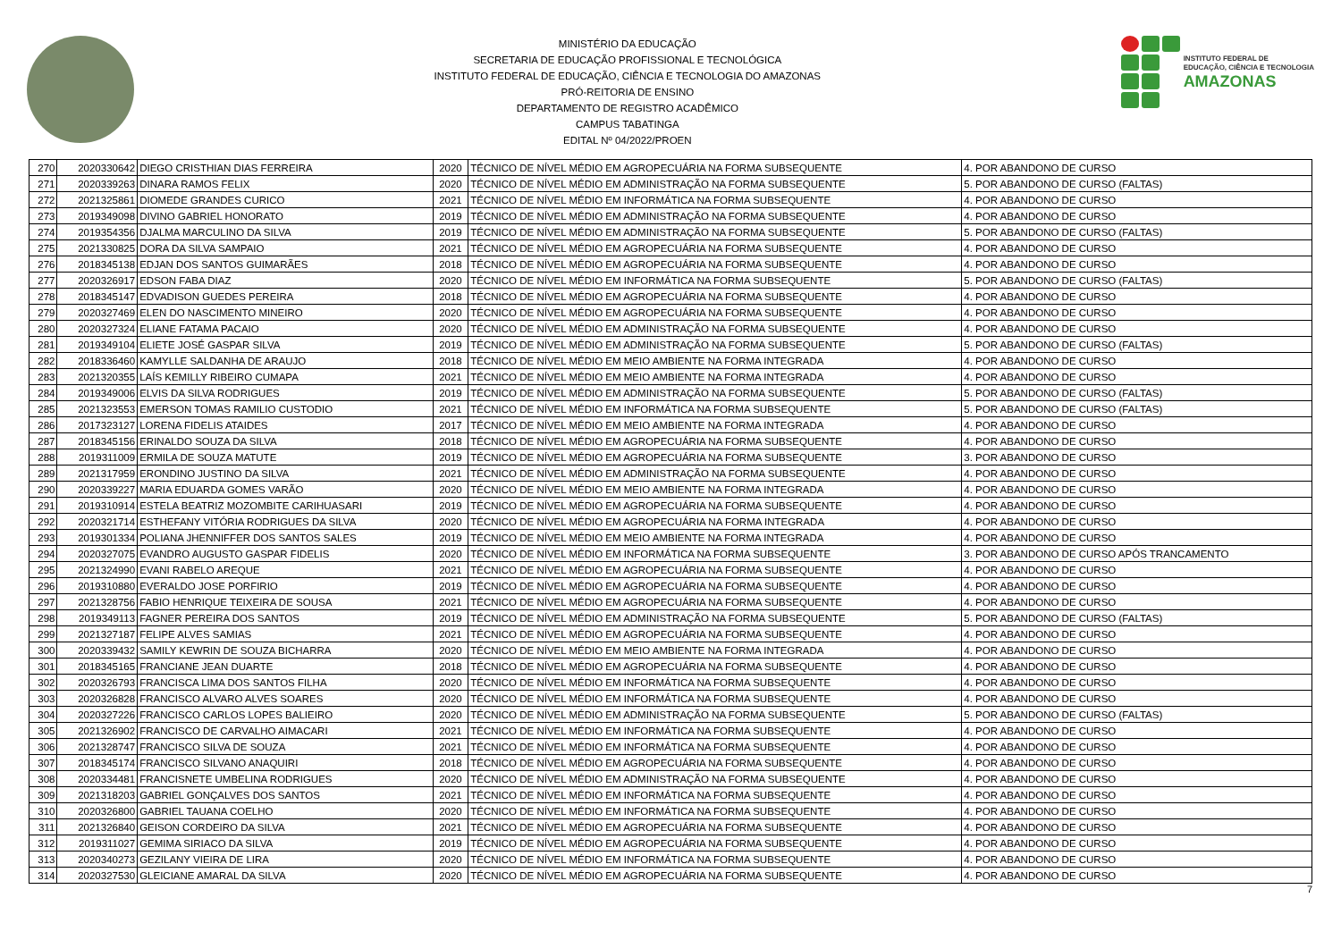MINISTÉRIO DA EDUCAÇÃO
SECRETARIA DE EDUCAÇÃO PROFISSIONAL E TECNOLÓGICA
INSTITUTO FEDERAL DE EDUCAÇÃO, CIÊNCIA E TECNOLOGIA DO AMAZONAS
PRÓ-REITORIA DE ENSINO
DEPARTAMENTO DE REGISTRO ACADÊMICO
CAMPUS TABATINGA
EDITAL Nº 04/2022/PROEN
INSTITUTO FEDERAL DE
EDUCAÇÃO, CIÊNCIA E TECNOLOGIA
AMAZONAS
| 270 | 2020330642 | DIEGO CRISTHIAN DIAS FERREIRA | 2020 | TÉCNICO DE NÍVEL MÉDIO EM AGROPECUÁRIA NA FORMA SUBSEQUENTE | 4. POR ABANDONO DE CURSO |
| 271 | 2020339263 | DINARA RAMOS FELIX | 2020 | TÉCNICO DE NÍVEL MÉDIO EM ADMINISTRAÇÃO NA FORMA SUBSEQUENTE | 5. POR ABANDONO DE CURSO (FALTAS) |
| 272 | 2021325861 | DIOMEDE GRANDES CURICO | 2021 | TÉCNICO DE NÍVEL MÉDIO EM INFORMÁTICA NA FORMA SUBSEQUENTE | 4. POR ABANDONO DE CURSO |
| 273 | 2019349098 | DIVINO GABRIEL HONORATO | 2019 | TÉCNICO DE NÍVEL MÉDIO EM ADMINISTRAÇÃO NA FORMA SUBSEQUENTE | 4. POR ABANDONO DE CURSO |
| 274 | 2019354356 | DJALMA MARCULINO DA SILVA | 2019 | TÉCNICO DE NÍVEL MÉDIO EM ADMINISTRAÇÃO NA FORMA SUBSEQUENTE | 5. POR ABANDONO DE CURSO (FALTAS) |
| 275 | 2021330825 | DORA DA SILVA SAMPAIO | 2021 | TÉCNICO DE NÍVEL MÉDIO EM AGROPECUÁRIA NA FORMA SUBSEQUENTE | 4. POR ABANDONO DE CURSO |
| 276 | 2018345138 | EDJAN DOS SANTOS GUIMARÃES | 2018 | TÉCNICO DE NÍVEL MÉDIO EM AGROPECUÁRIA NA FORMA SUBSEQUENTE | 4. POR ABANDONO DE CURSO |
| 277 | 2020326917 | EDSON FABA DIAZ | 2020 | TÉCNICO DE NÍVEL MÉDIO EM INFORMÁTICA NA FORMA SUBSEQUENTE | 5. POR ABANDONO DE CURSO (FALTAS) |
| 278 | 2018345147 | EDVADISON GUEDES PEREIRA | 2018 | TÉCNICO DE NÍVEL MÉDIO EM AGROPECUÁRIA NA FORMA SUBSEQUENTE | 4. POR ABANDONO DE CURSO |
| 279 | 2020327469 | ELEN DO NASCIMENTO MINEIRO | 2020 | TÉCNICO DE NÍVEL MÉDIO EM AGROPECUÁRIA NA FORMA SUBSEQUENTE | 4. POR ABANDONO DE CURSO |
| 280 | 2020327324 | ELIANE FATAMA PACAIO | 2020 | TÉCNICO DE NÍVEL MÉDIO EM ADMINISTRAÇÃO NA FORMA SUBSEQUENTE | 4. POR ABANDONO DE CURSO |
| 281 | 2019349104 | ELIETE JOSÉ GASPAR SILVA | 2019 | TÉCNICO DE NÍVEL MÉDIO EM ADMINISTRAÇÃO NA FORMA SUBSEQUENTE | 5. POR ABANDONO DE CURSO (FALTAS) |
| 282 | 2018336460 | KAMYLLE SALDANHA DE ARAUJO | 2018 | TÉCNICO DE NÍVEL MÉDIO EM MEIO AMBIENTE NA FORMA INTEGRADA | 4. POR ABANDONO DE CURSO |
| 283 | 2021320355 | LAÍS KEMILLY RIBEIRO CUMAPA | 2021 | TÉCNICO DE NÍVEL MÉDIO EM MEIO AMBIENTE NA FORMA INTEGRADA | 4. POR ABANDONO DE CURSO |
| 284 | 2019349006 | ELVIS DA SILVA RODRIGUES | 2019 | TÉCNICO DE NÍVEL MÉDIO EM ADMINISTRAÇÃO NA FORMA SUBSEQUENTE | 5. POR ABANDONO DE CURSO (FALTAS) |
| 285 | 2021323553 | EMERSON TOMAS RAMILIO CUSTODIO | 2021 | TÉCNICO DE NÍVEL MÉDIO EM INFORMÁTICA NA FORMA SUBSEQUENTE | 5. POR ABANDONO DE CURSO (FALTAS) |
| 286 | 2017323127 | LORENA FIDELIS ATAIDES | 2017 | TÉCNICO DE NÍVEL MÉDIO EM MEIO AMBIENTE NA FORMA INTEGRADA | 4. POR ABANDONO DE CURSO |
| 287 | 2018345156 | ERINALDO SOUZA DA SILVA | 2018 | TÉCNICO DE NÍVEL MÉDIO EM AGROPECUÁRIA NA FORMA SUBSEQUENTE | 4. POR ABANDONO DE CURSO |
| 288 | 2019311009 | ERMILA DE SOUZA MATUTE | 2019 | TÉCNICO DE NÍVEL MÉDIO EM AGROPECUÁRIA NA FORMA SUBSEQUENTE | 3. POR ABANDONO DE CURSO |
| 289 | 2021317959 | ERONDINO JUSTINO DA SILVA | 2021 | TÉCNICO DE NÍVEL MÉDIO EM ADMINISTRAÇÃO NA FORMA SUBSEQUENTE | 4. POR ABANDONO DE CURSO |
| 290 | 2020339227 | MARIA EDUARDA GOMES VARÃO | 2020 | TÉCNICO DE NÍVEL MÉDIO EM MEIO AMBIENTE NA FORMA INTEGRADA | 4. POR ABANDONO DE CURSO |
| 291 | 2019310914 | ESTELA BEATRIZ MOZOMBITE CARIHUASARI | 2019 | TÉCNICO DE NÍVEL MÉDIO EM AGROPECUÁRIA NA FORMA SUBSEQUENTE | 4. POR ABANDONO DE CURSO |
| 292 | 2020321714 | ESTHEFANY VITÓRIA RODRIGUES DA SILVA | 2020 | TÉCNICO DE NÍVEL MÉDIO EM AGROPECUÁRIA NA FORMA INTEGRADA | 4. POR ABANDONO DE CURSO |
| 293 | 2019301334 | POLIANA JHENNIFFER DOS SANTOS SALES | 2019 | TÉCNICO DE NÍVEL MÉDIO EM MEIO AMBIENTE NA FORMA INTEGRADA | 4. POR ABANDONO DE CURSO |
| 294 | 2020327075 | EVANDRO AUGUSTO GASPAR FIDELIS | 2020 | TÉCNICO DE NÍVEL MÉDIO EM INFORMÁTICA NA FORMA SUBSEQUENTE | 3. POR ABANDONO DE CURSO APÓS TRANCAMENTO |
| 295 | 2021324990 | EVANI RABELO AREQUE | 2021 | TÉCNICO DE NÍVEL MÉDIO EM AGROPECUÁRIA NA FORMA SUBSEQUENTE | 4. POR ABANDONO DE CURSO |
| 296 | 2019310880 | EVERALDO JOSE PORFIRIO | 2019 | TÉCNICO DE NÍVEL MÉDIO EM AGROPECUÁRIA NA FORMA SUBSEQUENTE | 4. POR ABANDONO DE CURSO |
| 297 | 2021328756 | FABIO HENRIQUE TEIXEIRA DE SOUSA | 2021 | TÉCNICO DE NÍVEL MÉDIO EM AGROPECUÁRIA NA FORMA SUBSEQUENTE | 4. POR ABANDONO DE CURSO |
| 298 | 2019349113 | FAGNER PEREIRA DOS SANTOS | 2019 | TÉCNICO DE NÍVEL MÉDIO EM ADMINISTRAÇÃO NA FORMA SUBSEQUENTE | 5. POR ABANDONO DE CURSO (FALTAS) |
| 299 | 2021327187 | FELIPE ALVES SAMIAS | 2021 | TÉCNICO DE NÍVEL MÉDIO EM AGROPECUÁRIA NA FORMA SUBSEQUENTE | 4. POR ABANDONO DE CURSO |
| 300 | 2020339432 | SAMILY KEWRIN DE SOUZA BICHARRA | 2020 | TÉCNICO DE NÍVEL MÉDIO EM MEIO AMBIENTE NA FORMA INTEGRADA | 4. POR ABANDONO DE CURSO |
| 301 | 2018345165 | FRANCIANE JEAN DUARTE | 2018 | TÉCNICO DE NÍVEL MÉDIO EM AGROPECUÁRIA NA FORMA SUBSEQUENTE | 4. POR ABANDONO DE CURSO |
| 302 | 2020326793 | FRANCISCA LIMA DOS SANTOS FILHA | 2020 | TÉCNICO DE NÍVEL MÉDIO EM INFORMÁTICA NA FORMA SUBSEQUENTE | 4. POR ABANDONO DE CURSO |
| 303 | 2020326828 | FRANCISCO ALVARO ALVES SOARES | 2020 | TÉCNICO DE NÍVEL MÉDIO EM INFORMÁTICA NA FORMA SUBSEQUENTE | 4. POR ABANDONO DE CURSO |
| 304 | 2020327226 | FRANCISCO CARLOS LOPES BALIEIRO | 2020 | TÉCNICO DE NÍVEL MÉDIO EM ADMINISTRAÇÃO NA FORMA SUBSEQUENTE | 5. POR ABANDONO DE CURSO (FALTAS) |
| 305 | 2021326902 | FRANCISCO DE CARVALHO AIMACARI | 2021 | TÉCNICO DE NÍVEL MÉDIO EM INFORMÁTICA NA FORMA SUBSEQUENTE | 4. POR ABANDONO DE CURSO |
| 306 | 2021328747 | FRANCISCO SILVA DE SOUZA | 2021 | TÉCNICO DE NÍVEL MÉDIO EM INFORMÁTICA NA FORMA SUBSEQUENTE | 4. POR ABANDONO DE CURSO |
| 307 | 2018345174 | FRANCISCO SILVANO ANAQUIRI | 2018 | TÉCNICO DE NÍVEL MÉDIO EM AGROPECUÁRIA NA FORMA SUBSEQUENTE | 4. POR ABANDONO DE CURSO |
| 308 | 2020334481 | FRANCISNETE UMBELINA RODRIGUES | 2020 | TÉCNICO DE NÍVEL MÉDIO EM ADMINISTRAÇÃO NA FORMA SUBSEQUENTE | 4. POR ABANDONO DE CURSO |
| 309 | 2021318203 | GABRIEL GONÇALVES DOS SANTOS | 2021 | TÉCNICO DE NÍVEL MÉDIO EM INFORMÁTICA NA FORMA SUBSEQUENTE | 4. POR ABANDONO DE CURSO |
| 310 | 2020326800 | GABRIEL TAUANA COELHO | 2020 | TÉCNICO DE NÍVEL MÉDIO EM INFORMÁTICA NA FORMA SUBSEQUENTE | 4. POR ABANDONO DE CURSO |
| 311 | 2021326840 | GEISON CORDEIRO DA SILVA | 2021 | TÉCNICO DE NÍVEL MÉDIO EM AGROPECUÁRIA NA FORMA SUBSEQUENTE | 4. POR ABANDONO DE CURSO |
| 312 | 2019311027 | GEMIMA SIRIACO DA SILVA | 2019 | TÉCNICO DE NÍVEL MÉDIO EM AGROPECUÁRIA NA FORMA SUBSEQUENTE | 4. POR ABANDONO DE CURSO |
| 313 | 2020340273 | GEZILANY VIEIRA DE LIRA | 2020 | TÉCNICO DE NÍVEL MÉDIO EM INFORMÁTICA NA FORMA SUBSEQUENTE | 4. POR ABANDONO DE CURSO |
| 314 | 2020327530 | GLEICIANE AMARAL DA SILVA | 2020 | TÉCNICO DE NÍVEL MÉDIO EM AGROPECUÁRIA NA FORMA SUBSEQUENTE | 4. POR ABANDONO DE CURSO |
7